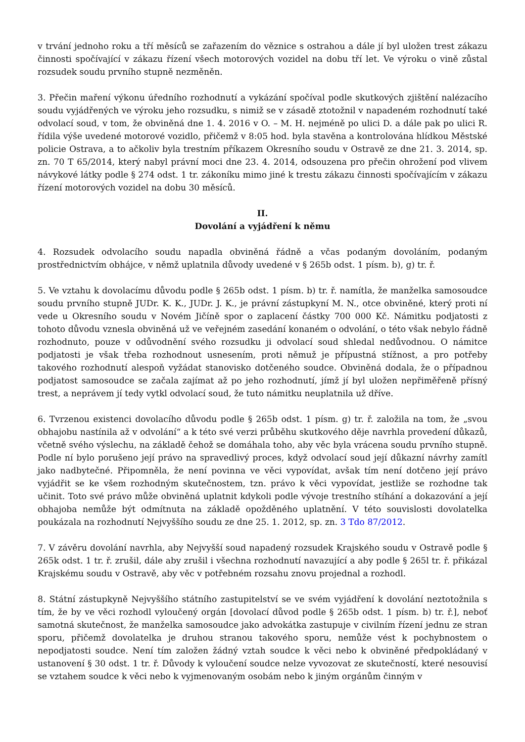v trvání jednoho roku a tří měsíců se zařazením do věznice s ostrahou a dále jí byl uložen trest zákazu činnosti spočívající v zákazu řízení všech motorových vozidel na dobu tří let. Ve výroku o vině zůstal rozsudek soudu prvního stupně nezměněn.
3. Přečin maření výkonu úředního rozhodnutí a vykázání spočíval podle skutkových zjištění nalézacího soudu vyjádřených ve výroku jeho rozsudku, s nimiž se v zásadě ztotožnil v napadeném rozhodnutí také odvolací soud, v tom, že obviněná dne 1. 4. 2016 v O. – M. H. nejméně po ulici D. a dále pak po ulici R. řídila výše uvedené motorové vozidlo, přičemž v 8:05 hod. byla stavěna a kontrolována hlídkou Městské policie Ostrava, a to ačkoliv byla trestním příkazem Okresního soudu v Ostravě ze dne 21. 3. 2014, sp. zn. 70 T 65/2014, který nabyl právní moci dne 23. 4. 2014, odsouzena pro přečin ohrožení pod vlivem návykové látky podle § 274 odst. 1 tr. zákoníku mimo jiné k trestu zákazu činnosti spočívajícím v zákazu řízení motorových vozidel na dobu 30 měsíců.
II.
Dovolání a vyjádření k němu
4. Rozsudek odvolacího soudu napadla obviněná řádně a včas podaným dovoláním, podaným prostřednictvím obhájce, v němž uplatnila důvody uvedené v § 265b odst. 1 písm. b), g) tr. ř.
5. Ve vztahu k dovolacímu důvodu podle § 265b odst. 1 písm. b) tr. ř. namítla, že manželka samosoudce soudu prvního stupně JUDr. K. K., JUDr. J. K., je právní zástupkyní M. N., otce obviněné, který proti ní vede u Okresního soudu v Novém Jičíně spor o zaplacení částky 700 000 Kč. Námitku podjatosti z tohoto důvodu vznesla obviněná už ve veřejném zasedání konaném o odvolání, o této však nebylo řádně rozhodnuto, pouze v odůvodnění svého rozsudku ji odvolací soud shledal nedůvodnou. O námitce podjatosti je však třeba rozhodnout usnesením, proti němuž je přípustná stížnost, a pro potřeby takového rozhodnutí alespoň vyžádat stanovisko dotčeného soudce. Obviněná dodala, že o případnou podjatost samosoudce se začala zajímat až po jeho rozhodnutí, jímž jí byl uložen nepřiměřeně přísný trest, a neprávem jí tedy vytkl odvolací soud, že tuto námitku neuplatnila už dříve.
6. Tvrzenou existenci dovolacího důvodu podle § 265b odst. 1 písm. g) tr. ř. založila na tom, že „svou obhajobu nastínila až v odvolání“ a k této své verzi průběhu skutkového děje navrhla provedení důkazů, včetně svého výslechu, na základě čehož se domáhala toho, aby věc byla vrácena soudu prvního stupně. Podle ní bylo porušeno její právo na spravedlivý proces, když odvolací soud její důkazní návrhy zamítl jako nadbytečné. Připomněla, že není povinna ve věci vypovídat, avšak tím není dotčeno její právo vyjádřit se ke všem rozhodným skutečnostem, tzn. právo k věci vypovídat, jestliže se rozhodne tak učinit. Toto své právo může obviněná uplatnit kdykoli podle vývoje trestního stíhání a dokazování a její obhajoba nemůže být odmítnuta na základě opožděného uplatnění. V této souvislosti dovolatelka poukázala na rozhodnutí Nejvyššího soudu ze dne 25. 1. 2012, sp. zn. 3 Tdo 87/2012.
7. V závěru dovolání navrhla, aby Nejvyšší soud napadený rozsudek Krajského soudu v Ostravě podle § 265k odst. 1 tr. ř. zrušil, dále aby zrušil i všechna rozhodnutí navazující a aby podle § 265l tr. ř. přikázal Krajskému soudu v Ostravě, aby věc v potřebném rozsahu znovu projednal a rozhodl.
8. Státní zástupkyně Nejvyššího státního zastupitelství se ve svém vyjádření k dovolání neztotožnila s tím, že by ve věci rozhodl vyloučený orgán [dovolací důvod podle § 265b odst. 1 písm. b) tr. ř.], neboť samotná skutečnost, že manželka samosoudce jako advokátka zastupuje v civilním řízení jednu ze stran sporu, přičemž dovolatelka je druhou stranou takového sporu, nemůže vést k pochybnostem o nepodjatosti soudce. Není tím založen žádný vztah soudce k věci nebo k obviněné předpokládaný v ustanovení § 30 odst. 1 tr. ř. Důvody k vyloučení soudce nelze vyvozovat ze skutečností, které nesouvisí se vztahem soudce k věci nebo k vyjmenovaným osobám nebo k jiným orgánům činným v